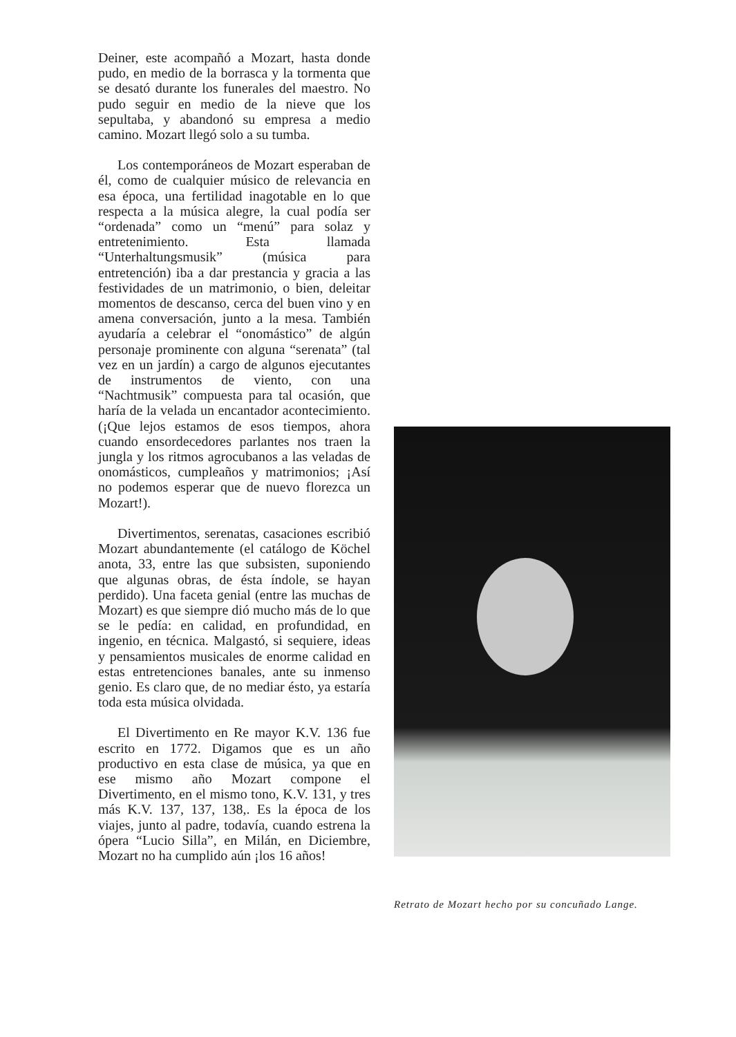Deiner, este acompañó a Mozart, hasta donde pudo, en medio de la borrasca y la tormenta que se desató durante los funerales del maestro. No pudo seguir en medio de la nieve que los sepultaba, y abandonó su empresa a medio camino. Mozart llegó solo a su tumba.
Los contemporáneos de Mozart esperaban de él, como de cualquier músico de relevancia en esa época, una fertilidad inagotable en lo que respecta a la música alegre, la cual podía ser “ordenada” como un “menú” para solaz y entretenimiento. Esta llamada “Unterhaltungsmusik” (música para entretención) iba a dar prestancia y gracia a las festividades de un matrimonio, o bien, deleitar momentos de descanso, cerca del buen vino y en amena conversación, junto a la mesa. También ayudaría a celebrar el “onomástico” de algún personaje prominente con alguna “serenata” (tal vez en un jardín) a cargo de algunos ejecutantes de instrumentos de viento, con una “Nachtmusik” compuesta para tal ocasión, que haría de la velada un encantador acontecimiento. (¡Que lejos estamos de esos tiempos, ahora cuando ensordecedores parlantes nos traen la jungla y los ritmos agrocubanos a las veladas de onomásticos, cumpleaños y matrimonios; ¡Así no podemos esperar que de nuevo florezca un Mozart!).
Divertimentos, serenatas, casaciones escribió Mozart abundantemente (el catálogo de Köchel anota, 33, entre las que subsisten, suponiendo que algunas obras, de ésta índole, se hayan perdido). Una faceta genial (entre las muchas de Mozart) es que siempre dió mucho más de lo que se le pedía: en calidad, en profundidad, en ingenio, en técnica. Malgastó, si sequiere, ideas y pensamientos musicales de enorme calidad en estas entretenciones banales, ante su inmenso genio. Es claro que, de no mediar ésto, ya estaría toda esta música olvidada.
El Divertimento en Re mayor K.V. 136 fue escrito en 1772. Digamos que es un año productivo en esta clase de música, ya que en ese mismo año Mozart compone el Divertimento, en el mismo tono, K.V. 131, y tres más K.V. 137, 137, 138,. Es la época de los viajes, junto al padre, todavía, cuando estrena la ópera “Lucio Silla”, en Milán, en Diciembre, Mozart no ha cumplido aún ¡los 16 años!
Retrato de Mozart hecho por su concuñado Lange.